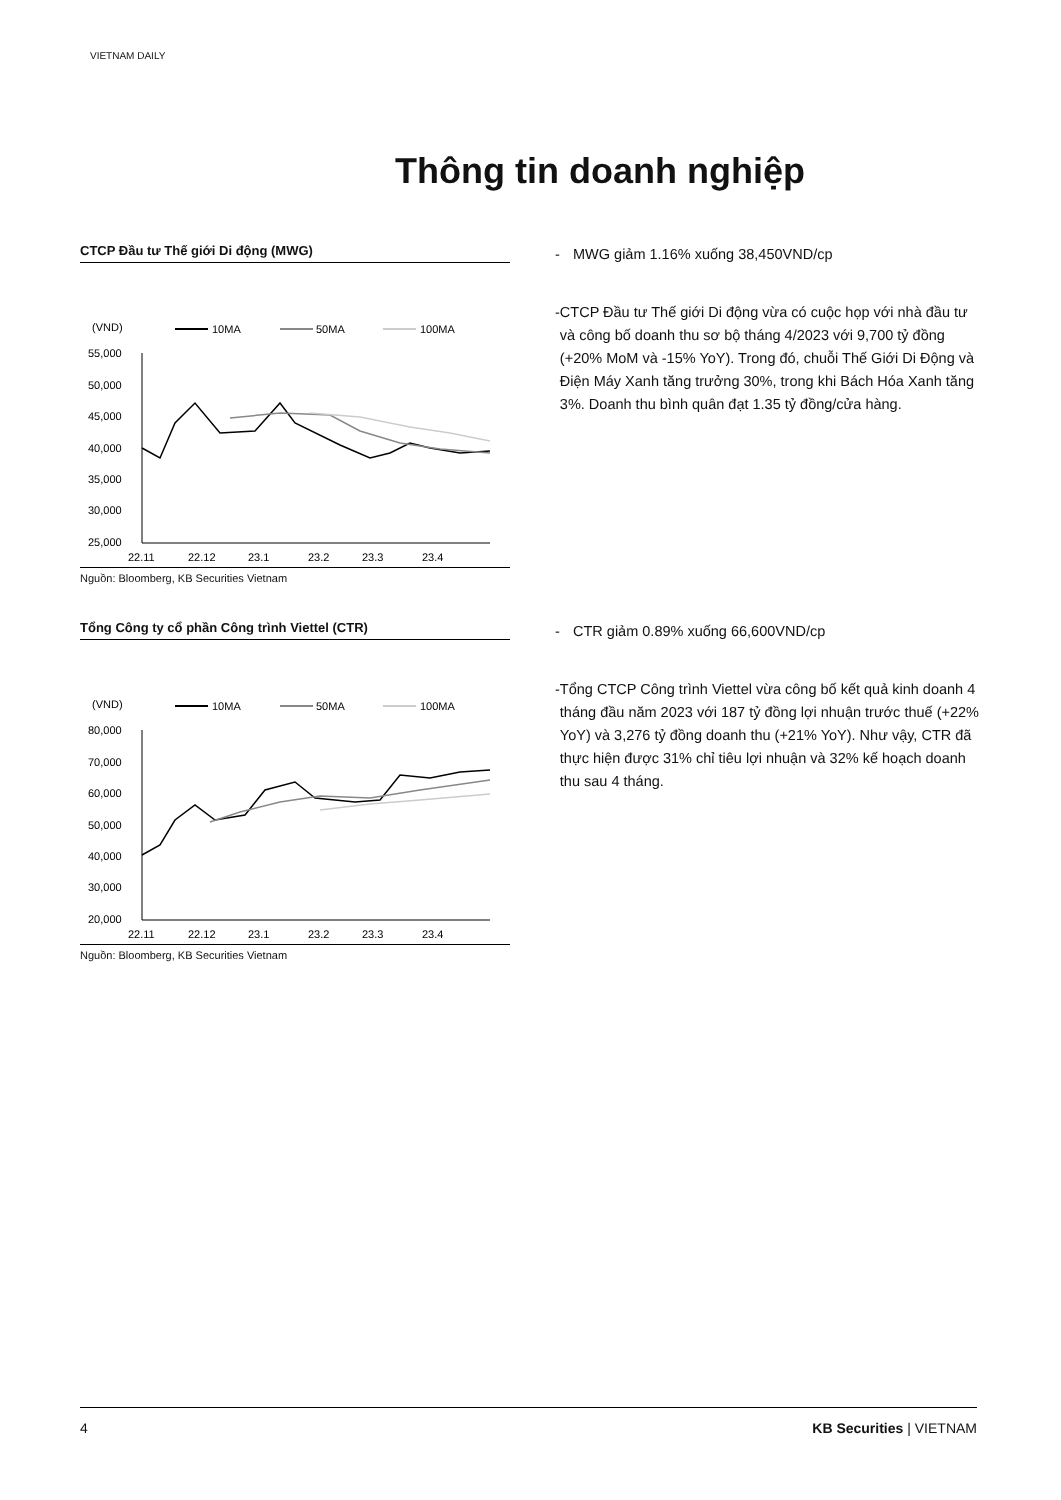VIETNAM DAILY
Thông tin doanh nghiệp
CTCP Đầu tư Thế giới Di động (MWG)
(VND)
10MA
50MA
100MA
55,000
50,000
45,000
40,000
35,000
30,000
25,000
22.11
22.12
23.1
23.2
23.3
23.4
Nguồn: Bloomberg, KB Securities Vietnam
- MWG giảm 1.16% xuống 38,450VND/cp
- CTCP Đầu tư Thế giới Di động vừa có cuộc họp với nhà đầu tư và công bố doanh thu sơ bộ tháng 4/2023 với 9,700 tỷ đồng (+20% MoM và -15% YoY). Trong đó, chuỗi Thế Giới Di Động và Điện Máy Xanh tăng trưởng 30%, trong khi Bách Hóa Xanh tăng 3%. Doanh thu bình quân đạt 1.35 tỷ đồng/cửa hàng.
Tổng Công ty cổ phần Công trình Viettel (CTR)
(VND)
10MA
50MA
100MA
80,000
70,000
60,000
50,000
40,000
30,000
20,000
22.11
22.12
23.1
23.2
23.3
23.4
Nguồn: Bloomberg, KB Securities Vietnam
- CTR giảm 0.89% xuống 66,600VND/cp
- Tổng CTCP Công trình Viettel vừa công bố kết quả kinh doanh 4 tháng đầu năm 2023 với 187 tỷ đồng lợi nhuận trước thuế (+22% YoY) và 3,276 tỷ đồng doanh thu (+21% YoY). Như vậy, CTR đã thực hiện được 31% chỉ tiêu lợi nhuận và 32% kế hoạch doanh thu sau 4 tháng.
4 KB Securities | VIETNAM